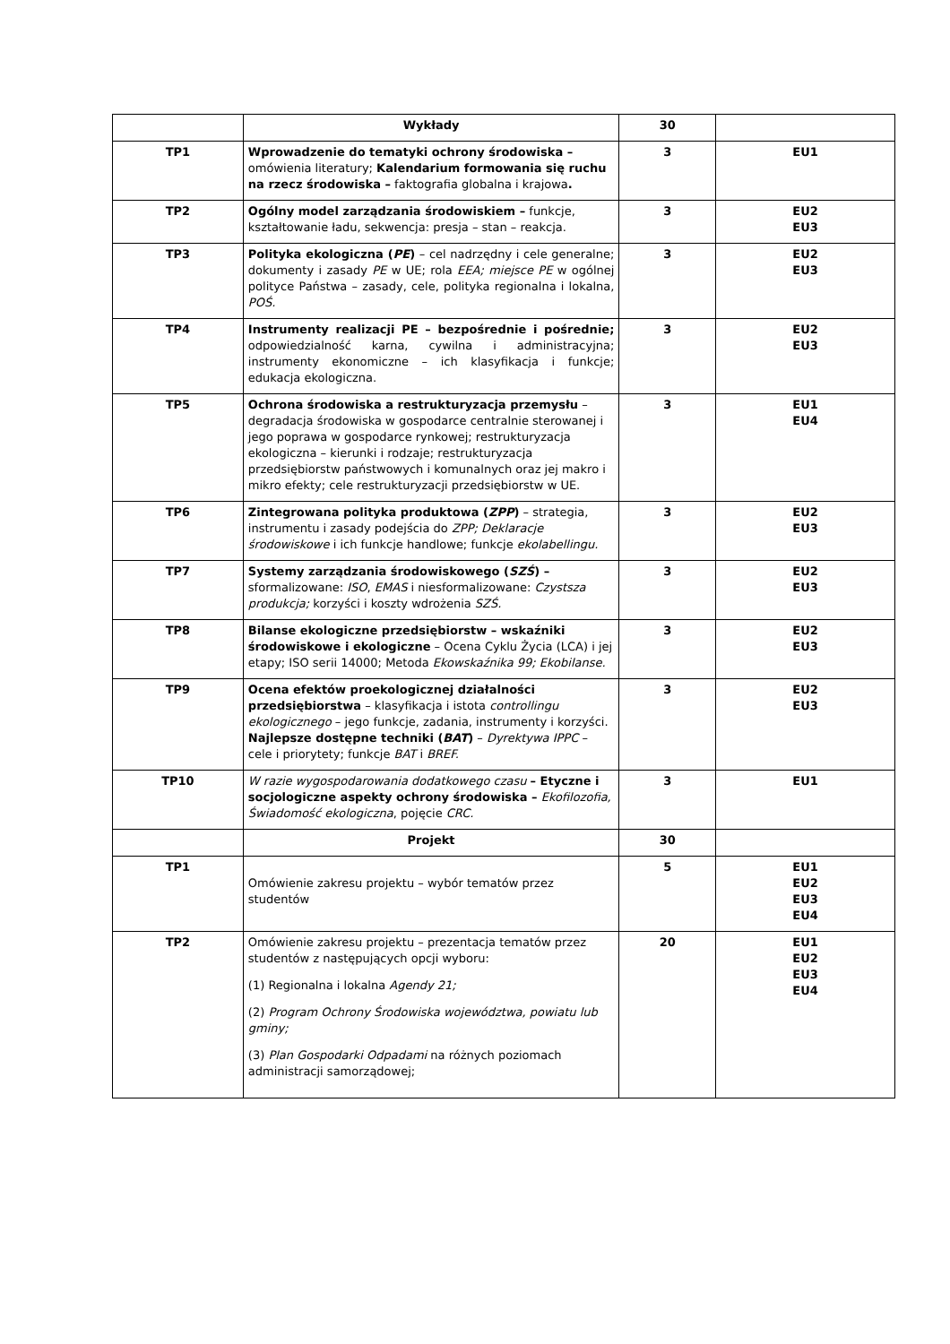| | Wykłady | 30 | |
| TP1 | Wprowadzenie do tematyki ochrony środowiska – omówienia literatury; Kalendarium formowania się ruchu na rzecz środowiska – faktografia globalna i krajowa . | 3 | EU1 |
| TP2 | Ogólny model zarządzania środowiskiem – funkcje, kształtowanie ładu, sekwencja: presja – stan – reakcja. | 3 | EU2 EU3 |
| TP3 | Polityka ekologiczna ( PE ) – cel nadrzędny i cele generalne; dokumenty i zasady PE w UE; rola EEA; miejsce PE w ogólnej polityce Państwa – zasady, cele, polityka regionalna i lokalna, POŚ. | 3 | EU2 EU3 |
| TP4 | Instrumenty realizacji PE – bezpośrednie i pośrednie; odpowiedzialność karna, cywilna i administracyjna; instrumenty ekonomiczne – ich klasyfikacja i funkcje; edukacja ekologiczna. | 3 | EU2 EU3 |
| TP5 | Ochrona środowiska a restrukturyzacja przemysłu – degradacja środowiska w gospodarce centralnie sterowanej i jego poprawa w gospodarce rynkowej; restrukturyzacja ekologiczna – kierunki i rodzaje; restrukturyzacja przedsiębiorstw państwowych i komunalnych oraz jej makro i mikro efekty; cele restrukturyzacji przedsiębiorstw w UE. | 3 | EU1 EU4 |
| TP6 | Zintegrowana polityka produktowa ( ZPP ) – strategia, instrumentu i zasady podejścia do ZPP; Deklaracje środowiskowe i ich funkcje handlowe; funkcje ekolabellingu. | 3 | EU2 EU3 |
| TP7 | Systemy zarządzania środowiskowego ( SZŚ ) – sformalizowane: ISO , EMAS i niesformalizowane: Czystsza produkcja; korzyści i koszty wdrożenia SZŚ. | 3 | EU2 EU3 |
| TP8 | Bilanse ekologiczne przedsiębiorstw – wskaźniki środowiskowe i ekologiczne – Ocena Cyklu Życia (LCA) i jej etapy; ISO serii 14000; Metoda Ekowskaźnika 99; Ekobilanse. | 3 | EU2 EU3 |
| TP9 | Ocena efektów proekologicznej działalności przedsiębiorstwa – klasyfikacja i istota controllingu ekologicznego – jego funkcje, zadania, instrumenty i korzyści. Najlepsze dostępne techniki ( BAT ) – Dyrektywa IPPC – cele i priorytety; funkcje BAT i BREF. | 3 | EU2 EU3 |
| TP10 | W razie wygospodarowania dodatkowego czasu – Etyczne i socjologiczne aspekty ochrony środowiska – Ekofilozofia, Świadomość ekologiczna , pojęcie CRC. | 3 | EU1 |
| | Projekt | 30 | |
| TP1 | Omówienie zakresu projektu – wybór tematów przez studentów | 5 | EU1 EU2 EU3 EU4 |
| TP2 | Omówienie zakresu projektu – prezentacja tematów przez studentów z następujących opcji wyboru: (1) Regionalna i lokalna Agendy 21; (2) Program Ochrony Środowiska województwa, powiatu lub gminy; (3) Plan Gospodarki Odpadami na różnych poziomach administracji samorządowej; | 20 | EU1 EU2 EU3 EU4 |